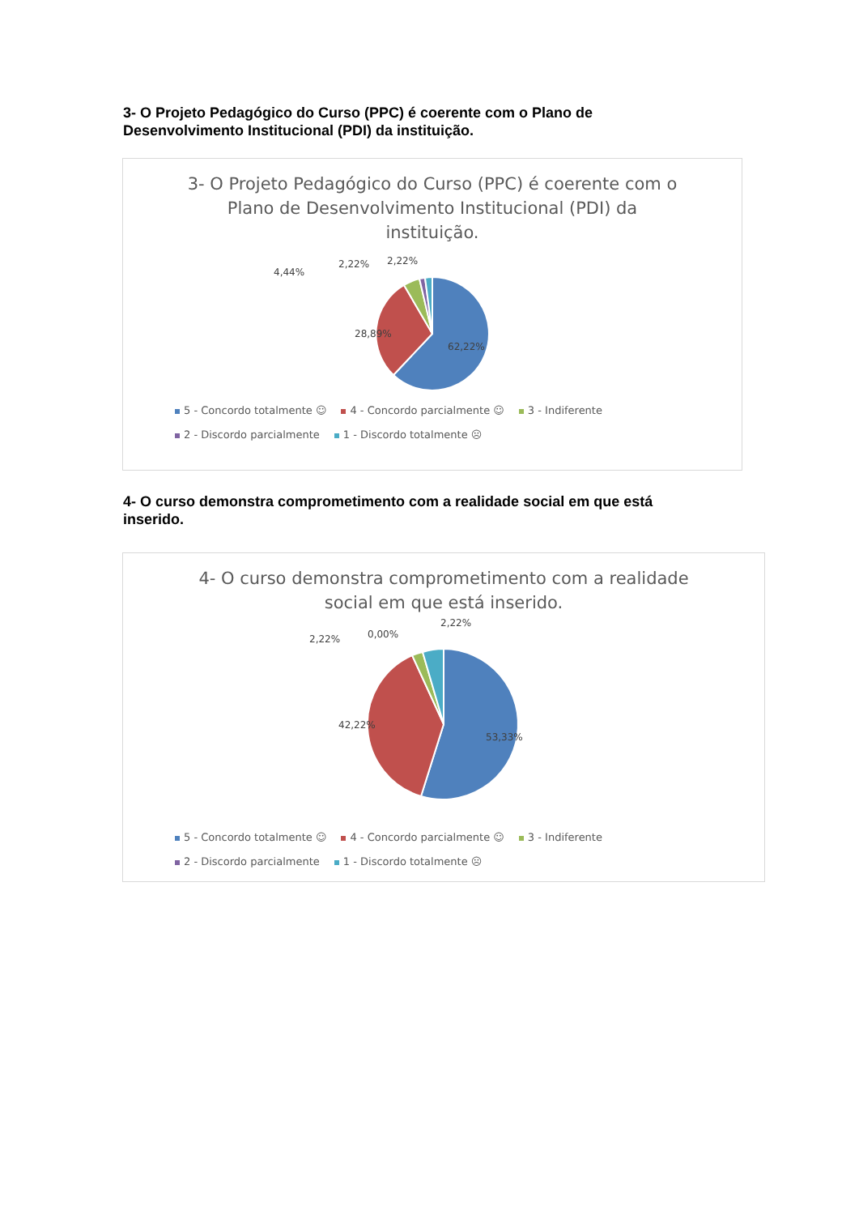3- O Projeto Pedagógico do Curso (PPC) é coerente com o Plano de Desenvolvimento Institucional (PDI) da instituição.
3- O Projeto Pedagógico do Curso (PPC) é coerente com o
Plano de Desenvolvimento Institucional (PDI) da
instituição.
28,89%
62,22%
4,44%
2,22%
2,22%
5 - Concordo totalmente ☺ 4 - Concordo parcialmente ☺ 3 - Indiferente
2 - Discordo parcialmente 1 - Discordo totalmente ☹
4- O curso demonstra comprometimento com a realidade social em que está inserido.
4- O curso demonstra comprometimento com a realidade
social em que está inserido.
42,22%
53,33%
2,22%
0,00%
2,22%
5 - Concordo totalmente ☺ 4 - Concordo parcialmente ☺ 3 - Indiferente
2 - Discordo parcialmente 1 - Discordo totalmente ☹